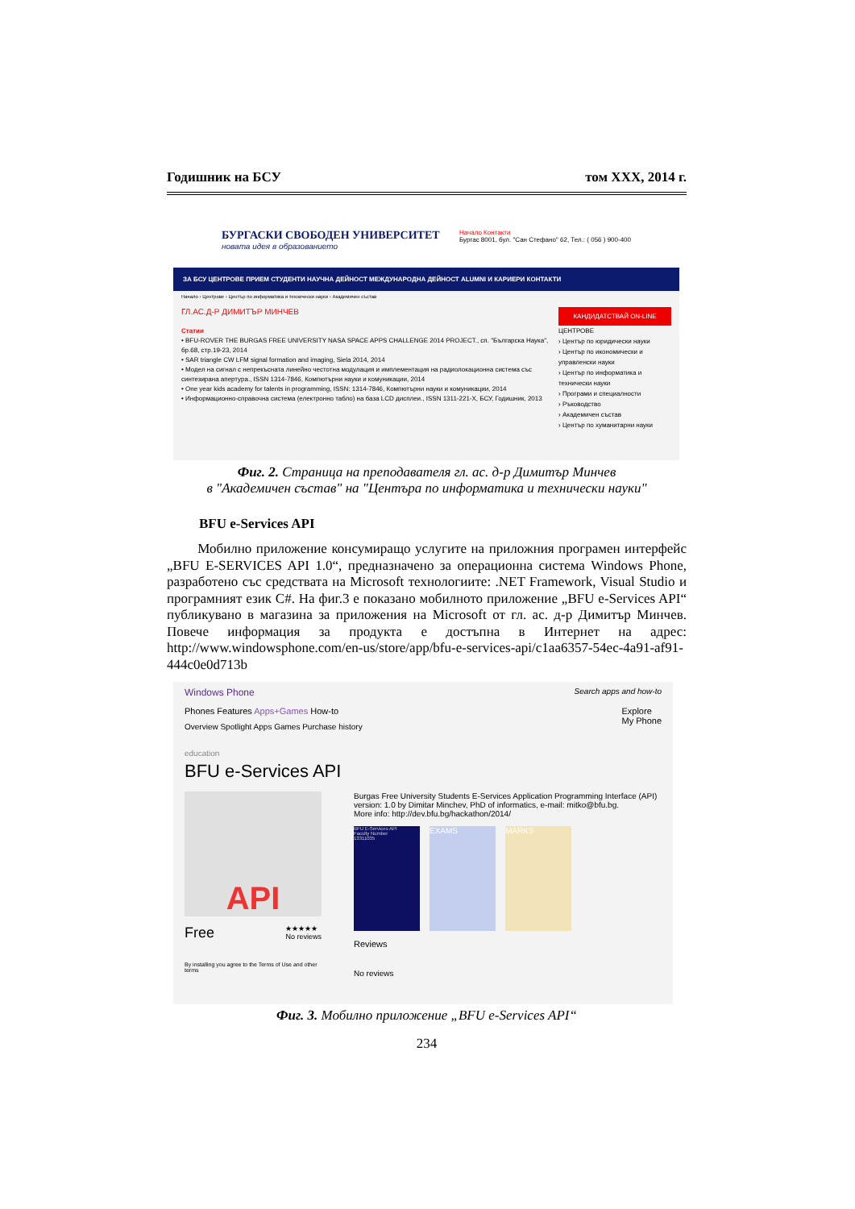Годишник на БСУ том XXX, 2014 г.
БУРГАСКИ СВОБОДЕН УНИВЕРСИТЕТ
новата идея в образованието
Начало Контакти
Бургас 8001, бул. "Сан Стефано" 62, Тел.: ( 056 ) 900-400
ЗА БСУ ЦЕНТРОВЕ ПРИЕМ СТУДЕНТИ НАУЧНА ДЕЙНОСТ МЕЖДУНАРОДНА ДЕЙНОСТ ALUMNI И КАРИЕРИ КОНТАКТИ
Начало › Центрове › Център по информатика и технически науки › Академичен състав
ГЛ.АС.Д-Р ДИМИТЪР МИНЧЕВ
Статии
• BFU-ROVER THE BURGAS FREE UNIVERSITY NASA SPACE APPS CHALLENGE 2014 PROJECT., сп. "Българска Наука", бр.68, стр.19-23, 2014
• SAR triangle CW LFM signal formation and imaging, Siela 2014, 2014
• Модел на сигнал с непрекъсната линейно честотна модулация и имплементация на радиолокационна система със синтезирана апертура., ISSN 1314-7846, Компютърни науки и комуникации, 2014
• One year kids academy for talents in programming, ISSN: 1314-7846, Компютърни науки и комуникации, 2014
• Информационно-справочна система (електронно табло) на база LCD дисплеи., ISSN 1311-221-X, БСУ, Годишник, 2013
КАНДИДАТСТВАЙ ON-LINE
ЦЕНТРОВЕ
› Център по юридически науки
› Център по икономически и управленски науки
› Център по информатика и технически науки
› Програми и специалности
› Ръководство
› Академичен състав
› Център по хуманитарни науки
Фиг. 2. Страница на преподавателя гл. ас. д-р Димитър Минчев
в "Академичен състав" на "Центъра по информатика и технически науки"
BFU e-Services API
Мобилно приложение консумиращо услугите на приложния програмен интерфейс „BFU E-SERVICES API 1.0“, предназначено за операционна система Windows Phone, разработено със средствата на Microsoft технологиите: .NET Framework, Visual Studio и програмният език C#. На фиг.3 е показано мобилното приложение „BFU e-Services API“ публикувано в магазина за приложения на Microsoft от гл. ас. д-р Димитър Минчев. Повече информация за продукта е достъпна в Интернет на адрес: http://www.windowsphone.com/en-us/store/app/bfu-e-services-api/c1aa6357-54ec-4a91-af91-444c0e0d713b
Windows Phone Search apps and how-to
Phones Features Apps+Games How-to Explore
My Phone
Overview Spotlight Apps Games Purchase history
education
BFU e-Services API
API
Free ★★★★★
No reviews
By installing you agree to the Terms of Use and other terms
Burgas Free University Students E-Services Application Programming Interface (API) version: 1.0 by Dimitar Minchev, PhD of informatics, e-mail: mitko@bfu.bg.
More info: http://dev.bfu.bg/hackathon/2014/
BFU E-Services API
Faculty Number
13311035
EXAMS MARKS
Reviews
No reviews
Фиг. 3. Мобилно приложение „BFU e-Services API“
234